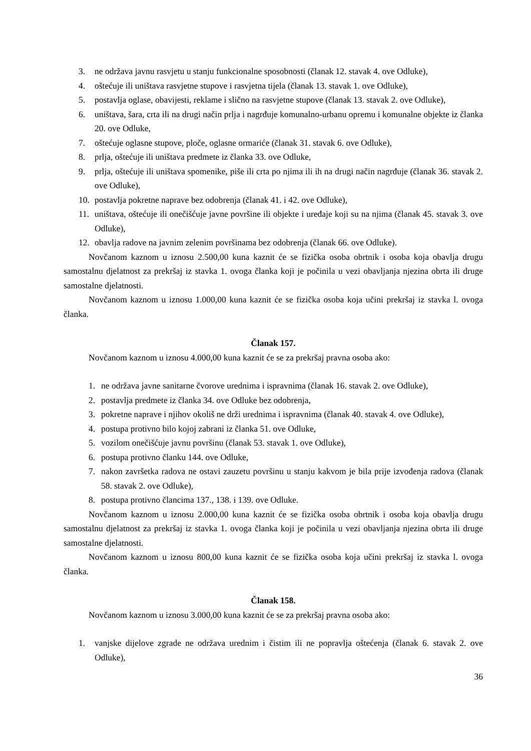3. ne održava javnu rasvjetu u stanju funkcionalne sposobnosti (članak 12. stavak 4. ove Odluke),
4. oštećuje ili uništava rasvjetne stupove i rasvjetna tijela (članak 13. stavak 1. ove Odluke),
5. postavlja oglase, obavijesti, reklame i slično na rasvjetne stupove (članak 13. stavak 2. ove Odluke),
6. uništava, šara, crta ili na drugi način prlja i nagrđuje komunalno-urbanu opremu i komunalne objekte iz članka 20. ove Odluke,
7. oštećuje oglasne stupove, ploče, oglasne ormariće (članak 31. stavak 6. ove Odluke),
8. prlja, oštećuje ili uništava predmete iz članka 33. ove Odluke,
9. prlja, oštećuje ili uništava spomenike, piše ili crta po njima ili ih na drugi način nagrđuje (članak 36. stavak 2. ove Odluke),
10. postavlja pokretne naprave bez odobrenja (članak 41. i 42. ove Odluke),
11. uništava, oštećuje ili onečišćuje javne površine ili objekte i uređaje koji su na njima (članak 45. stavak 3. ove Odluke),
12. obavlja radove na javnim zelenim površinama bez odobrenja (članak 66. ove Odluke).
Novčanom kaznom u iznosu 2.500,00 kuna kaznit će se fizička osoba obrtnik i osoba koja obavlja drugu samostalnu djelatnost za prekršaj iz stavka 1. ovoga članka koji je počinila u vezi obavljanja njezina obrta ili druge samostalne djelatnosti.
Novčanom kaznom u iznosu 1.000,00 kuna kaznit će se fizička osoba koja učini prekršaj iz stavka l. ovoga članka.
Članak 157.
Novčanom kaznom u iznosu 4.000,00 kuna kaznit će se za prekršaj pravna osoba ako:
1. ne održava javne sanitarne čvorove urednima i ispravnima (članak 16. stavak 2. ove Odluke),
2. postavlja predmete iz članka 34. ove Odluke bez odobrenja,
3. pokretne naprave i njihov okoliš ne drži urednima i ispravnima (članak 40. stavak 4. ove Odluke),
4. postupa protivno bilo kojoj zabrani iz članka 51. ove Odluke,
5. vozilom onečišćuje javnu površinu (članak 53. stavak 1. ove Odluke),
6. postupa protivno članku 144. ove Odluke,
7. nakon završetka radova ne ostavi zauzetu površinu u stanju kakvom je bila prije izvođenja radova (članak 58. stavak 2. ove Odluke),
8. postupa protivno člancima 137., 138. i 139. ove Odluke.
Novčanom kaznom u iznosu 2.000,00 kuna kaznit će se fizička osoba obrtnik i osoba koja obavlja drugu samostalnu djelatnost za prekršaj iz stavka 1. ovoga članka koji je počinila u vezi obavljanja njezina obrta ili druge samostalne djelatnosti.
Novčanom kaznom u iznosu 800,00 kuna kaznit će se fizička osoba koja učini prekršaj iz stavka l. ovoga članka.
Članak 158.
Novčanom kaznom u iznosu 3.000,00 kuna kaznit će se za prekršaj pravna osoba ako:
1. vanjske dijelove zgrade ne održava urednim i čistim ili ne popravlja oštećenja (članak 6. stavak 2. ove Odluke),
36